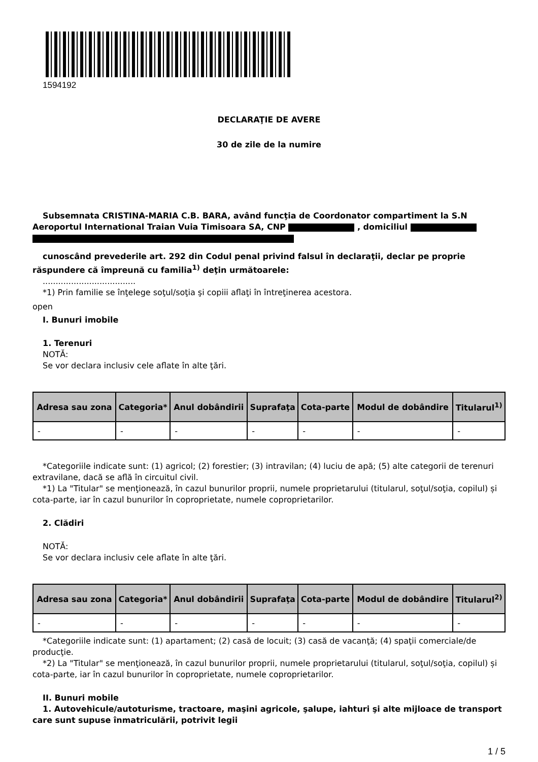1594192
DECLARAŢIE DE AVERE
30 de zile de la numire
Subsemnata CRISTINA-MARIA C.B. BARA, având funcţia de Coordonator compartiment la S.N Aeroportul International Traian Vuia Timisoara SA, CNP , domiciliul
cunoscând prevederile art. 292 din Codul penal privind falsul în declaraţii, declar pe proprie răspundere că împreună cu familia<sup>1)</sup> deţin următoarele:
....................................
*1) Prin familie se înţelege soţul/soţia şi copiii aflaţi în întreţinerea acestora.
open
I. Bunuri imobile
1. Terenuri
NOTĂ:
Se vor declara inclusiv cele aflate în alte ţări.
| Adresa sau zona | Categoria* | Anul dobândirii | Suprafaţa | Cota-parte | Modul de dobândire | Titularul<sup>1)</sup> |
| --- | --- | --- | --- | --- | --- | --- |
| - | - | - | - | - | - | - |
*Categoriile indicate sunt: (1) agricol; (2) forestier; (3) intravilan; (4) luciu de apă; (5) alte categorii de terenuri extravilane, dacă se află în circuitul civil.
*1) La "Titular" se menţionează, în cazul bunurilor proprii, numele proprietarului (titularul, soţul/soţia, copilul) și cota-parte, iar în cazul bunurilor în coproprietate, numele coproprietarilor.
2. Clădiri
NOTĂ:
Se vor declara inclusiv cele aflate în alte ţări.
| Adresa sau zona | Categoria* | Anul dobândirii | Suprafaţa | Cota-parte | Modul de dobândire | Titularul<sup>2)</sup> |
| --- | --- | --- | --- | --- | --- | --- |
| - | - | - | - | - | - | - |
*Categoriile indicate sunt: (1) apartament; (2) casă de locuit; (3) casă de vacanţă; (4) spaţii comerciale/de producţie.
*2) La "Titular" se menţionează, în cazul bunurilor proprii, numele proprietarului (titularul, soţul/soţia, copilul) și cota-parte, iar în cazul bunurilor în coproprietate, numele coproprietarilor.
II. Bunuri mobile
1. Autovehicule/autoturisme, tractoare, maşini agricole, şalupe, iahturi şi alte mijloace de transport care sunt supuse înmatriculării, potrivit legii
1 / 5